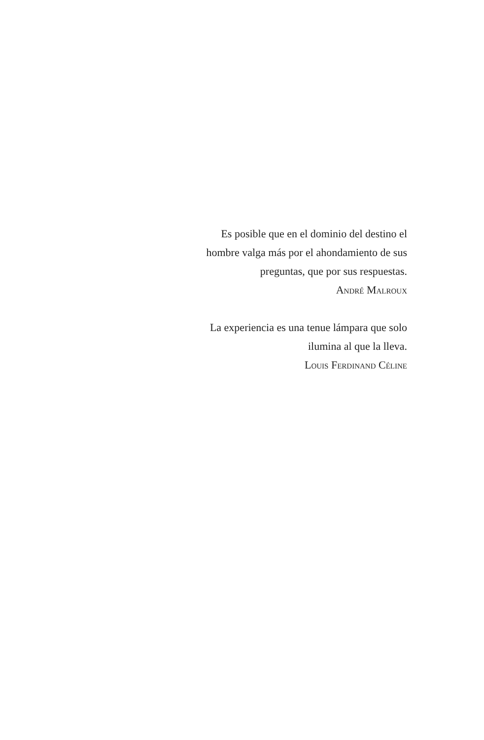Es posible que en el dominio del destino el
hombre valga más por el ahondamiento de sus
preguntas, que por sus respuestas.
André Malroux
La experiencia es una tenue lámpara que solo
ilumina al que la lleva.
Louis Ferdinand Céline